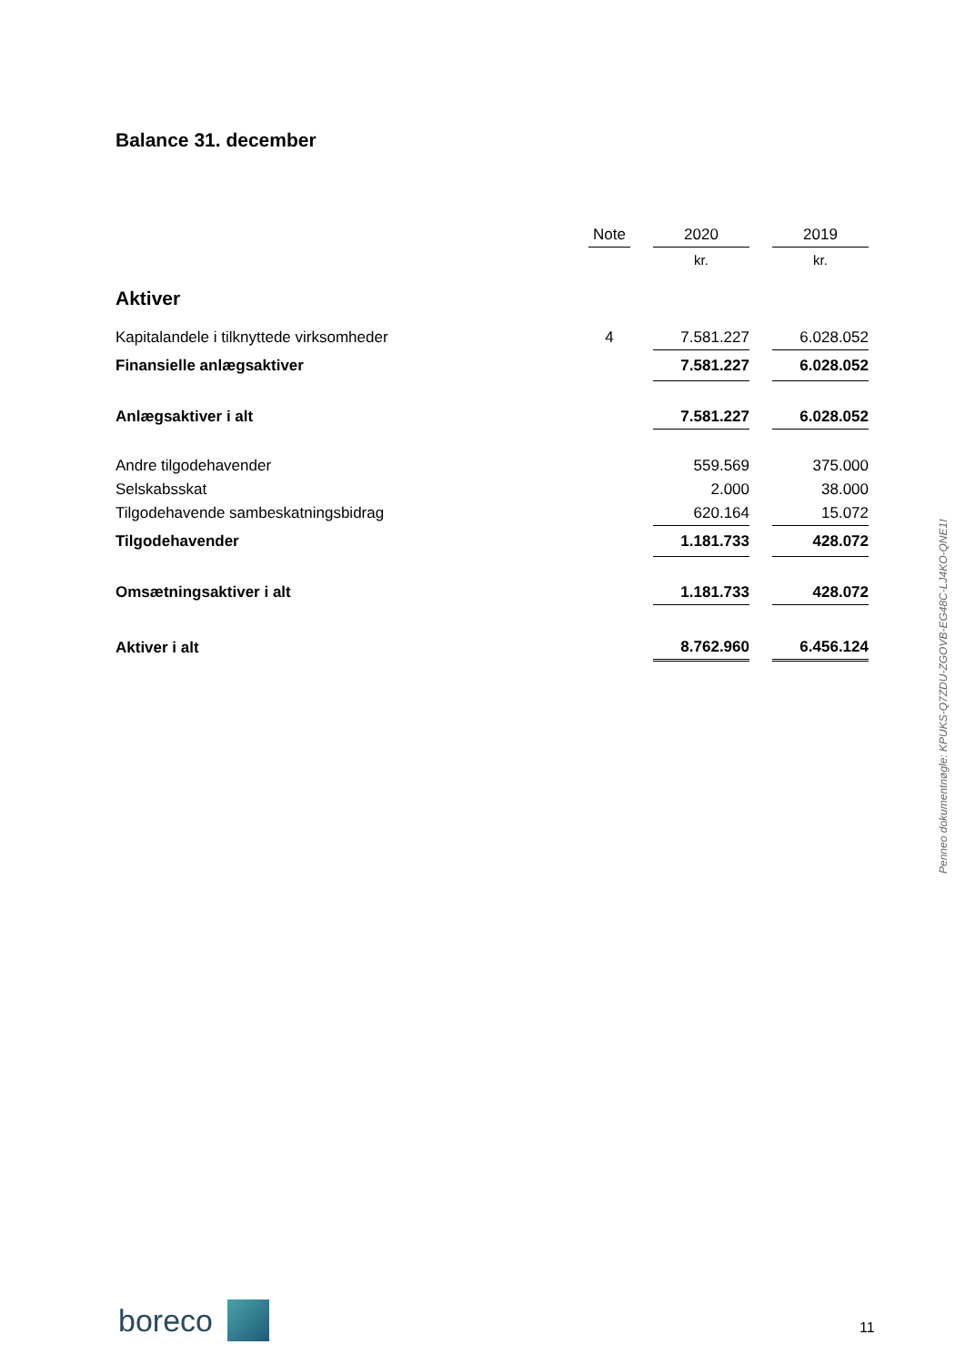Balance 31. december
| | Note | | 2020 | | 2019 |
| --- | --- | --- | --- | --- | --- |
| | | | kr. | | kr. |
| Aktiver | | | | | |
| Kapitalandele i tilknyttede virksomheder | 4 | | 7.581.227 | | 6.028.052 |
| Finansielle anlægsaktiver | | | 7.581.227 | | 6.028.052 |
| Anlægsaktiver i alt | | | 7.581.227 | | 6.028.052 |
| Andre tilgodehavender | | | 559.569 | | 375.000 |
| Selskabsskat | | | 2.000 | | 38.000 |
| Tilgodehavende sambeskatningsbidrag | | | 620.164 | | 15.072 |
| Tilgodehavender | | | 1.181.733 | | 428.072 |
| Omsætningsaktiver i alt | | | 1.181.733 | | 428.072 |
| Aktiver i alt | | | 8.762.960 | | 6.456.124 |
Penneo dokumentnøgle: KPUKS-Q7ZDU-ZGOVB-EG48C-LJ4KO-QNE1I
boreco 11